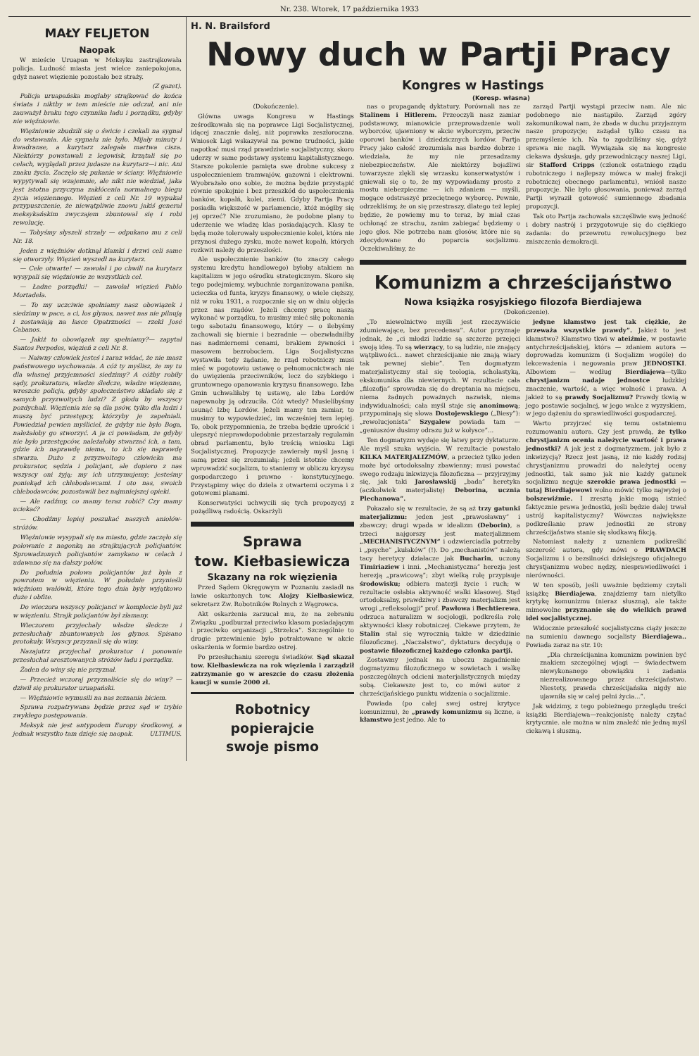Nr. 238. Wtorek, 17 października 1933
MAŁY FELJETON
Naopak
W mieście Uruapan w Meksyku zastrajkowała policja. Ludność miasta jest wielce zaniepokojona, gdyż nawet więzienie pozostało bez straży.
(Z gazet).
Policja uruapańska mogłaby strajkować do końca świata i niktby w tem mieście nie odczuł, ani nie zauważył braku tego czynnika ładu i porządku, gdyby nie więźniowie.
Więźniowie zbudzili się o świcie i czekali na sygnał do wstawania. Ale sygnału nie było. Mijały minuty i kwadranse, a kurytarz zalegała martwa cisza. Niektórzy powstawali z legowisk, krzątali się po celach, wyglądali przez judasze na kurytarz—i nic. Ani znaku życia. Zaczęło się pukanie w ściany. Więźniowie wypytywali się wzajemnie, ale nikt nie wiedział, jaka jest istotna przyczyna zakłócenia normalnego biegu życia więziennego. Więzień z celi Nr. 19 wypukał przypuszczenie, że niewątpliwie znowu jakiś generał meksykańskim zwyczajem zbuntował się i robi rewolucję.
— Tobyśmy słyszeli strzały — odpukano mu z celi Nr. 18.
Jeden z więźniów dotknął klamki i drzwi celi same się otworzyły. Więzień wyszedł na kurytarz.
— Cele otwarte! — zawołał i po chwili na kurytarz wysypali się więźniowie ze wszystkich cel.
— Ładne porządki! — zawołał więzień Pablo Mortadela.
— To my uczciwie spełniamy nasz obowiązek i siedzimy w pace, a ci, los glynos, nawet nas nie pilnują i zostawiają na łasce Opatrzności — rzekł José Cabanos.
— Jakiż to obowiązek my spełniamy?— zapytał Santos Perpedes, więzień z celi Nr. 8.
— Naiwny człowiek jesteś i zaraz widać, że nie masz państwowego wychowania. A cóż ty myślisz, że my tu dla własnej przyjemności siedzimy? A cóżby robiły sądy, prokuratura, władze śledcze, władze więzienne, wreszcie policja, gdyby społeczeństwo składało się z samych przyzwoitych ludzi? Z głodu by wszyscy pozdychali. Więzienia nie są dla psów, tylko dla ludzi i muszą być przestępcy, którzyby je zapełniali. Powiedział pewien myśliciel, że gdyby nie było Boga, należałoby go stworzyć. A ja ci powiadam, że gdyby nie było przestępców, należałoby stwarzać ich, a tam, gdzie ich naprawdę niema, to ich się naprawdę stwarza. Dużo z przyzwoitego człowieka ma prokurator, sędzia i policjant, ale dopiero z nas wszyscy oni żyją; my ich utrzymujemy; jesteśmy poniekąd ich chlebodawcami. I oto nas, swoich chlebodawców, pozostawili bez najmniejszej opieki.
— Ale radźmy, co mamy teraz robić? Czy mamy uciekać?
— Chodźmy lepiej poszukać naszych aniołów-stróżów.
Więźniowie wysypali się na miasto, gdzie zaczęło się polowanie z nagonką na strajkujących policjantów. Sprowadzonych policjantów zamykano w celach i udawano się na dalszy połów.
Do południa połowa policjantów już była z powrotem w więzieniu. W południe przynieśli więźniom wałówki, które tego dnia były wyjątkowo duże i obfite.
Do wieczora wszyscy policjanci w komplecie byli już w więzieniu. Strajk policjantów był złamany.
Wieczorem przyjechały władze śledcze i przesłuchały zbuntowanych los glynos. Spisano protokuły. Wszyscy przyznali się do winy.
Nazajutrz przyjechał prokurator i ponownie przesłuchał aresztowanych stróżów ładu i porządku.
Żaden do winy się nie przyznał.
— Przecież wczoraj przyznaliście się do winy? — dziwił się prokurator uruapański.
— Więźniowie wymusili na nas zeznania biciem.
Sprawa rozpatrywana będzie przez sąd w trybie zwykłego postępowania.
Meksyk nie jest antypodem Europy środkowej, a jednak wszystko tam dzieje się naopak. ULTIMUS.
H. N. Brailsford
Nowy duch w Partji Pracy
Kongres w Hastings
(Koresp. własna)
(Dokończenie).
Główna uwaga Kongresu w Hastings ześrodkowała się na poprawce Ligi Socjalistycznej, idącej znacznie dalej, niż poprawka zeszłoroczna. Wniosek Ligi wskazywał na pewne trudności, jakie napotkać musi rząd prawdziwie socjalistyczny, skoro uderzy w same podstawy systemu kapitalistycznego. Starsze pokolenie pamięta swe drobne sukcesy z uspołecznieniem tramwajów, gazowni i elektrowni. Wyobrażało ono sobie, że można będzie przystąpić równie spokojnie i bez przeszkód do uspołecznienia banków, kopalń, kolei, ziemi. Gdyby Partja Pracy posiadła większość w parlamencie, któż mógłby się jej oprzeć? Nie zrozumiano, że podobne plany to uderzenie we władzę klas posiadających. Klasy te będą może tolerowały uspołecznienie kolei, która nie przynosi dużego zysku, może nawet kopalń, których rozkwit należy do przeszłości.
Ale uspołecznienie banków (to znaczy całego systemu kredytu handlowego) byłoby atakiem na kapitalizm w jego ośrodku strategicznym. Skoro się tego podejmiemy, wybuchnie zorganizowana panika, ucieczka od funta, kryzys finansowy, o wiele cięższy, niż w roku 1931, a rozpocznie się on w dniu objęcia przez nas rządów. Jeżeli chcemy pracę naszą wykonać w porządku, to musimy mieć siłę pokonania tego sabotażu finansowego, który — o ilebyśmy zachowali się biernie i bezradnie — obezwładniłby nas nadmiernemi cenami, brakiem żywności i masowem bezrobociem. Liga Socjalistyczna wystawiła tedy żądanie, że rząd robotniczy musi mieć w pogotowiu ustawę o pełnomocnictwach nie do uwięzienia przeciwników, lecz do szybkiego i gruntownego opanowania kryzysu finansowego. Izba Gmin uchwaliłaby tę ustawę, ale Izba Lordów napewnoby ją odrzuciła. Cóż wtedy? Musielibyśmy usunąć Izbę Lordów. Jeżeli mamy ten zamiar, to musimy to wypowiedzieć, im wcześniej tem lepiej. To, obok przypomnienia, że trzeba będzie uprościć i ulepszyć nieprawdopodobnie przestarzały regulamin obrad parlamentu, było treścią wniosku Ligi Socjalistycznej. Propozycje zawierały myśl jasną i samą przez się zrozumiałą: jeżeli istotnie chcemy wprowadzić socjalizm, to staniemy w obliczu kryzysu gospodarczego i prawno - konstytucyjnego. Przystąpimy więc do dzieła z otwartemi oczyma i z gotowemi planami.
Konserwatyści uchwycili się tych propozycyj z pożądliwą radością. Oskarżyli
Sprawa
tow. Kiełbasiewicza
Skazany na rok więzienia
Przed Sądem Okręgowym w Poznaniu zasiadł na ławie oskarżonych tow. Alojzy Kiełbasiewicz, sekretarz Zw. Robotników Rolnych z Wągrowca.
Akt oskarżenia zarzucał mu, że na zebraniu Związku „podburzał przeciwko klasom posiadającym i przeciwko organizacji „Strzelca”. Szczególnie to drugie przewinienie było potraktowane w akcie oskarżenia w formie bardzo ostrej.
Po przesłuchaniu szeregu świadków. Sąd skazał tow. Kiełbasiewicza na rok więzienia i zarządził zatrzymanie go w areszcie do czasu złożenia kaucji w sumie 2000 zł.
Robotnicy popierajcie
swoje pismo
nas o propagandę dyktatury. Porównali nas ze Stalinem i Hitlerem. Przeoczyli nasz zamiar podstawowy, mianowicie przeprowadzenie woli wyborców, ujawniony w akcie wyborczym, przeciw oporowi banków i dziedzicznych lordów. Partja Pracy jako całość zrozumiała nas bardzo dobrze i wiedziała, że my nie przesadzamy niebezpieczeństw. Ale niektórzy bojaźliwi towarzysze zlękli się wrzasku konserwatystów i gniewali się o to, że my wypowiadamy prosto z mostu niebezpieczne — ich zdaniem — myśli, mogące odstraszyć przeciętnego wyborcę. Pewnie, odrzekliśmy, że on się przestraszy, dlatego też lepiej będzie, że powiemy mu to teraz, by miał czas ochłonąć ze strachu, zanim zabiegać będziemy o jego głos. Nie potrzeba nam głosów, które nie są zdecydowane do poparcia socjalizmu. Oczekiwaliśmy, że
zarząd Partji wystąpi przeciw nam. Ale nic podobnego nie nastąpiło. Zarząd zgóry zakomunikował nam, że zbada w duchu przyjaznym nasze propozycje; zażądał tylko czasu na przemyślenie ich. Na to zgodziliśmy się, gdyż sprawa nie nagli. Wywiązała się na kongresie ciekawa dyskusja, gdy przewodniczący naszej Ligi, sir Stafford Cripps (członek ostatniego rządu robotniczego i najlepszy mówca w małej frakcji robotniczej obecnego parlamentu), wniósł nasze propozycje. Nie było głosowania, ponieważ zarząd Partji wyraził gotowość sumiennego zbadania propozycji.
Tak oto Partja zachowała szczęśliwie swą jedność i dobry nastrój i przygotowuje się do ciężkiego zadania: do przewrotu rewolucyjnego bez zniszczenia demokracji.
Komunizm a chrześcijaństwo
Nowa książka rosyjskiego filozofa Bierdiajewa
(Dokończenie).
„To niewolnictwo myśli jest rzeczywiście zdumiewające, bez precedensu”. Autor przyznaje jednak, że „ci młodzi ludzie są szczerze przejęci swoją ideą. To są wierzący, to są ludzie, nie znający wątpliwości... nawet chrześcijanie nie znają wiary tak pewnej siebie”. Ten dogmatyzm materjalistyczny stał się teologia, scholastyką, ekskomunika dla niewiernych. W rezultacie cała „filozofja” sprowadza się do dreptania na miejscu, niema żadnych poważnych nazwisk, niema indywidualności; cała myśl staje się anonimową; przypominają się słowa Dostojewskiego („Biesy”): „rewolucjonista” Szygalew powiada tam — „geniuszów dusimy odrazu już w kołysce”...
Ten dogmatyzm wydaje się łatwy przy dyktaturze. Ale myśl szuka wyjścia. W rezultacie powstało KILKA MATERJALIZMÓW, a przecież tylko jeden może być ortodoksalny zbawienny; musi powstać swego rodzaju inkwizycja filozoficzna — przyjrzyjmy się, jak taki Jarosławskij „bada” heretyka (aczkolwiek materjalistę) Deborina, ucznia Plechanowa”.
Pokazało się w rezultacie, że są aż trzy gatunki materjalizmu: jeden jest „prawosławny” i zbawczy; drugi wpada w idealizm (Deborin), a trzeci najgorszy jest materjalizmem „MECHANISTYCZNYM” i odzwierciadla potrzeby i „psyche” „kułaków” (!). Do „mechanistów” należą tacy heretycy działacze jak Bucharin, uczony Timiriaziew i inni. „Mechanistyczna” herezja jest herezją „prawicową”; zbyt wielką rolę przypisuje środowisku; odbiera materji życie i ruch; w rezultacie osłabia aktywność walki klasowej. Stąd ortodoksalny, prawdziwy i zbawczy materjalizm jest wrogi „refleksologji” prof. Pawłowa i Bechtierewa, odrzuca naturalizm w socjologji, podkreśla rolę aktywności klasy robotniczej. Ciekawe przytem, że Stalin stał się wyrocznią także w dziedzinie filozoficznej. „Naczalstwo”, dyktatura decydują o postawie filozoficznej każdego członka partji.
Zostawmy jednak na uboczu zagadnienie dogmatyzmu filozoficznego w sowietach i walkę poszczególnych odcieni materjalistycznych między sobą. Ciekawsze jest to, co mówi autor z chrześcijańskiego punktu widzenia o socjalizmie.
Powiada (po całej swej ostrej krytyce komunizmu), że „prawdy komunizmu są liczne, a kłamstwo jest jedno. Ale to
jedyne kłamstwo jest tak ciężkie, że przeważa wszystkie prawdy”. Jakież to jest kłamstwo? Kłamstwo tkwi w ateiźmie, w postawie antychrześcijańskiej, która — zdaniem autora — doprowadza komunizm (i Socjalizm wogóle) do lekceważenia i negowania praw JEDNOSTKI. Albowiem — według Bierdiajewa—tylko chrystjanizm nadaje jednostce ludzkiej znaczenie, wartość, a więc wolność i prawa. A jakież to są prawdy Socjalizmu? Prawdy tkwią w jego postawie socjalnej, w jego walce z wyzyskiem, w jego dążeniu do sprawiedliwości gospodarczej.
Warto przyjrzeć się temu ostatniemu rozumowaniu autora. Czy jest prawdą, że tylko chrystjanizm ocenia należycie wartość i prawa jednostki? A jak jest z dogmatyzmem, jak było z inkwizycją? Rzecz jest jasną, iż nie każdy rodzaj chrystjanizmu prowadzi do należytej oceny jednostki, tak samo jak nie każdy gatunek socjalizmu neguje szerokie prawa jednostki — tutaj Bierdiajewowi wolno mówić tylko najwyżej o bolszewiźmie. I zresztą jakie mogą istnieć faktycznie prawa jednostki, jeśli będzie dalej trwał ustrój kapitalistyczny? Wówczas największe podkreślanie praw jednostki ze strony chrześcijaństwa stanie się słodkawą fikcją.
Natomiast należy z uznaniem podkreślić szczerość autora, gdy mówi o PRAWDACH Socjalizmu i o bezsilności dzisiejszego oficjalnego chrystjanizmu wobec nędzy, niesprawiedliwości i nierówności.
W ten sposób, jeśli uważnie będziemy czytali książkę Bierdiajewa, znajdziemy tam nietylko krytykę komunizmu (nieraz słuszną), ale także mimowolne przyznanie się do wielkich prawd idei socjalistycznej.
Widocznie przeszłość socjalistyczna ciąży jeszcze na sumieniu dawnego socjalisty Bierdiajewa.. Powiada zaraz na str. 10:
„Dla chrześcijanina komunizm powinien być znakiem szczególnej wjagi — świadectwem niewykonanego obowiązku i zadania niezrealizowanego przez chrześcijaństwo. Niestety, prawda chrześcijańska nigdy nie ujawniła się w całej pełni życia...”.
Jak widzimy, z tego pobieżnego przeglądu treści książki Bierdiajewa—reakcjonistę należy czytać krytycznie. ale można w nim znaleźć nie jedną myśl ciekawą i słuszną.